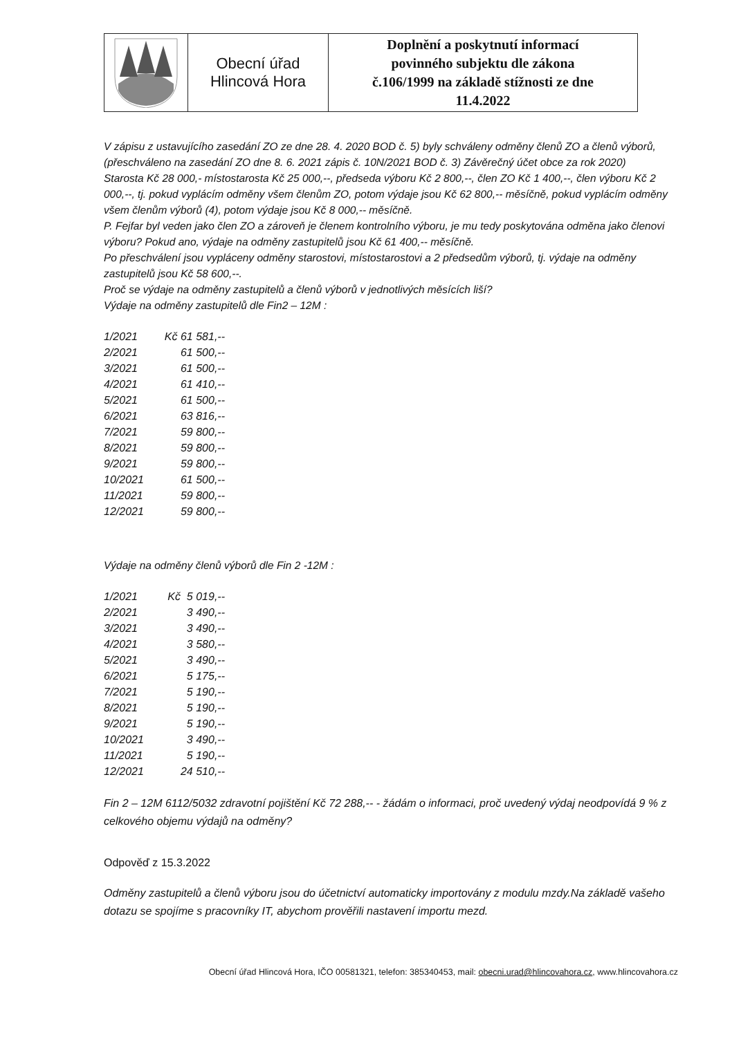| | Obecní úřad Hlincová Hora | Doplnění a poskytnutí informací povinného subjektu dle zákona č.106/1999 na základě stížnosti ze dne 11.4.2022 |
V zápisu z ustavujícího zasedání ZO ze dne 28. 4. 2020 BOD č. 5) byly schváleny odměny členů ZO a členů výborů, (přeschváleno na zasedání ZO dne 8. 6. 2021 zápis č. 10N/2021 BOD č. 3) Závěrečný účet obce za rok 2020)
Starosta Kč 28 000,- místostarosta Kč 25 000,--, předseda výboru Kč 2 800,--, člen ZO Kč 1 400,--, člen výboru Kč 2 000,--, tj. pokud vyplácím odměny všem členům ZO, potom výdaje jsou Kč 62 800,-- měsíčně, pokud vyplácím odměny všem členům výborů (4), potom výdaje jsou Kč 8 000,-- měsíčně.
P. Fejfar byl veden jako člen ZO a zároveň je členem kontrolního výboru, je mu tedy poskytována odměna jako členovi výboru? Pokud ano, výdaje na odměny zastupitelů jsou Kč 61 400,-- měsíčně.
Po přeschválení jsou vypláceny odměny starostovi, místostarostovi a 2 předsedům výborů, tj. výdaje na odměny zastupitelů jsou Kč 58 600,--.
Proč se výdaje na odměny zastupitelů a členů výborů v jednotlivých měsících liší?
Výdaje na odměny zastupitelů dle Fin2 – 12M :
| 1/2021 | Kč 61 581,-- |
| 2/2021 | 61 500,-- |
| 3/2021 | 61 500,-- |
| 4/2021 | 61 410,-- |
| 5/2021 | 61 500,-- |
| 6/2021 | 63 816,-- |
| 7/2021 | 59 800,-- |
| 8/2021 | 59 800,-- |
| 9/2021 | 59 800,-- |
| 10/2021 | 61 500,-- |
| 11/2021 | 59 800,-- |
| 12/2021 | 59 800,-- |
Výdaje na odměny členů výborů dle Fin 2 -12M :
| 1/2021 | Kč 5 019,-- |
| 2/2021 | 3 490,-- |
| 3/2021 | 3 490,-- |
| 4/2021 | 3 580,-- |
| 5/2021 | 3 490,-- |
| 6/2021 | 5 175,-- |
| 7/2021 | 5 190,-- |
| 8/2021 | 5 190,-- |
| 9/2021 | 5 190,-- |
| 10/2021 | 3 490,-- |
| 11/2021 | 5 190,-- |
| 12/2021 | 24 510,-- |
Fin 2 – 12M 6112/5032 zdravotní pojištění Kč 72 288,-- - žádám o informaci, proč uvedený výdaj neodpovídá 9 % z celkového objemu výdajů na odměny?
Odpověď z 15.3.2022
Odměny zastupitelů a členů výboru jsou do účetnictví automaticky importovány z modulu mzdy.Na základě vašeho dotazu se spojíme s pracovníky IT, abychom prověřili nastavení importu mezd.
Obecní úřad Hlincová Hora, IČO 00581321, telefon: 385340453, mail: obecni.urad@hlincovahora.cz, www.hlincovahora.cz